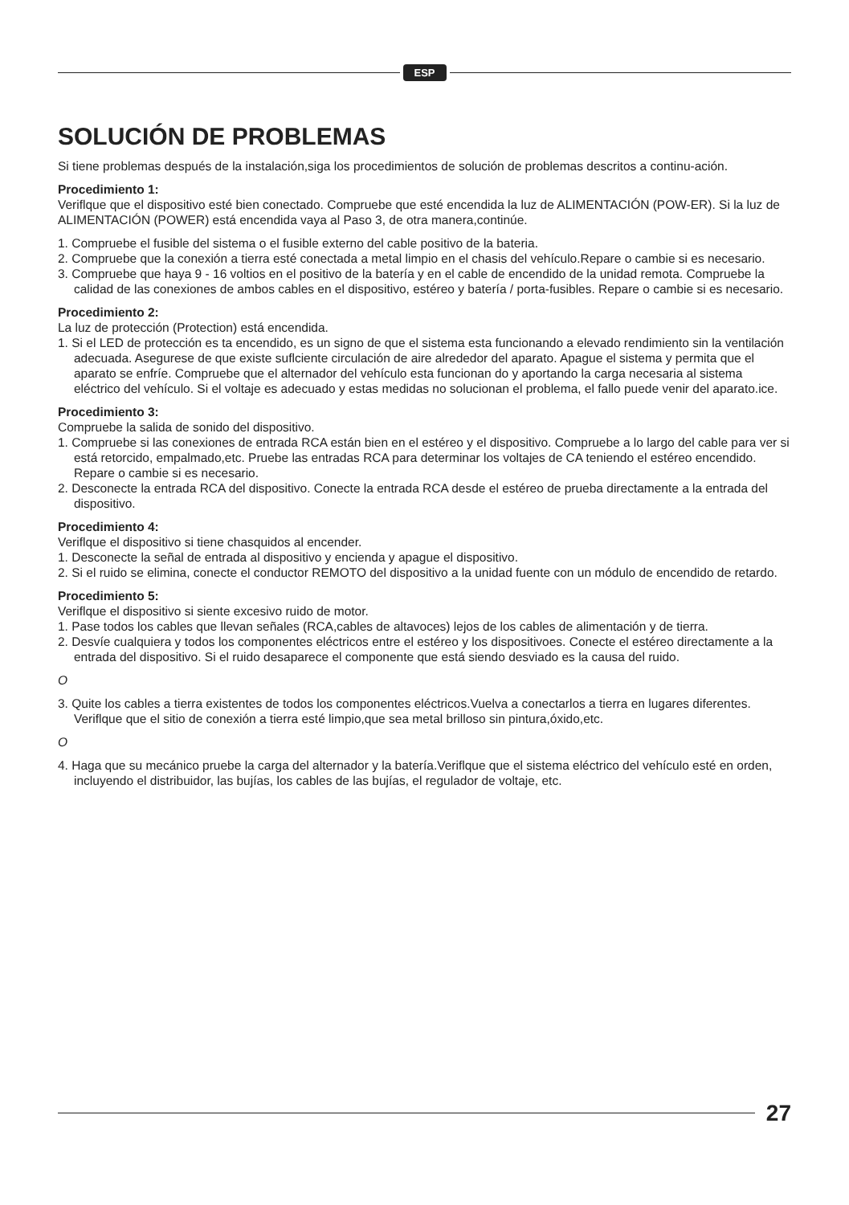ESP
SOLUCIÓN DE PROBLEMAS
Si tiene problemas después de la instalación,siga los procedimientos de solución de problemas descritos a continu-ación.
Procedimiento 1:
Veriflque que el dispositivo esté bien conectado. Compruebe que esté encendida la luz de ALIMENTACIÓN (POW-ER). Si la luz de ALIMENTACIÓN (POWER) está encendida vaya al Paso 3, de otra manera,continúe.
1. Compruebe el fusible del sistema o el fusible externo del cable positivo de la bateria.
2. Compruebe que la conexión a tierra esté conectada a metal limpio en el chasis del vehículo.Repare o cambie si es necesario.
3. Compruebe que haya 9 - 16 voltios en el positivo de la batería y en el cable de encendido de la unidad remota. Compruebe la calidad de las conexiones de ambos cables en el dispositivo, estéreo y batería / porta-fusibles. Repare o cambie si es necesario.
Procedimiento 2:
La luz de protección (Protection) está encendida.
1. Si el LED de protección es ta encendido, es un signo de que el sistema esta funcionando a elevado rendimiento sin la ventilación adecuada. Asegurese de que existe suflciente circulación de aire alrededor del aparato. Apague el sistema y permita que el aparato se enfríe. Compruebe que el alternador del vehículo esta funcionan do y aportando la carga necesaria al sistema eléctrico del vehículo. Si el voltaje es adecuado y estas medidas no solucionan el problema, el fallo puede venir del aparato.ice.
Procedimiento 3:
Compruebe la salida de sonido del dispositivo.
1. Compruebe si las conexiones de entrada RCA están bien en el estéreo y el dispositivo. Compruebe a lo largo del cable para ver si está retorcido, empalmado,etc. Pruebe las entradas RCA para determinar los voltajes de CA teniendo el estéreo encendido. Repare o cambie si es necesario.
2. Desconecte la entrada RCA del dispositivo. Conecte la entrada RCA desde el estéreo de prueba directamente a la entrada del dispositivo.
Procedimiento 4:
Veriflque el dispositivo si tiene chasquidos al encender.
1. Desconecte la señal de entrada al dispositivo y encienda y apague el dispositivo.
2. Si el ruido se elimina, conecte el conductor REMOTO del dispositivo a la unidad fuente con un módulo de encendido de retardo.
Procedimiento 5:
Veriflque el dispositivo si siente excesivo ruido de motor.
1. Pase todos los cables que llevan señales (RCA,cables de altavoces) lejos de los cables de alimentación y de tierra.
2. Desvíe cualquiera y todos los componentes eléctricos entre el estéreo y los dispositivoes. Conecte el estéreo directamente a la entrada del dispositivo. Si el ruido desaparece el componente que está siendo desviado es la causa del ruido.
O
3. Quite los cables a tierra existentes de todos los componentes eléctricos.Vuelva a conectarlos a tierra en lugares diferentes. Veriflque que el sitio de conexión a tierra esté limpio,que sea metal brilloso sin pintura,óxido,etc.
O
4. Haga que su mecánico pruebe la carga del alternador y la batería.Veriflque que el sistema eléctrico del vehículo esté en orden, incluyendo el distribuidor, las bujías, los cables de las bujías, el regulador de voltaje, etc.
27